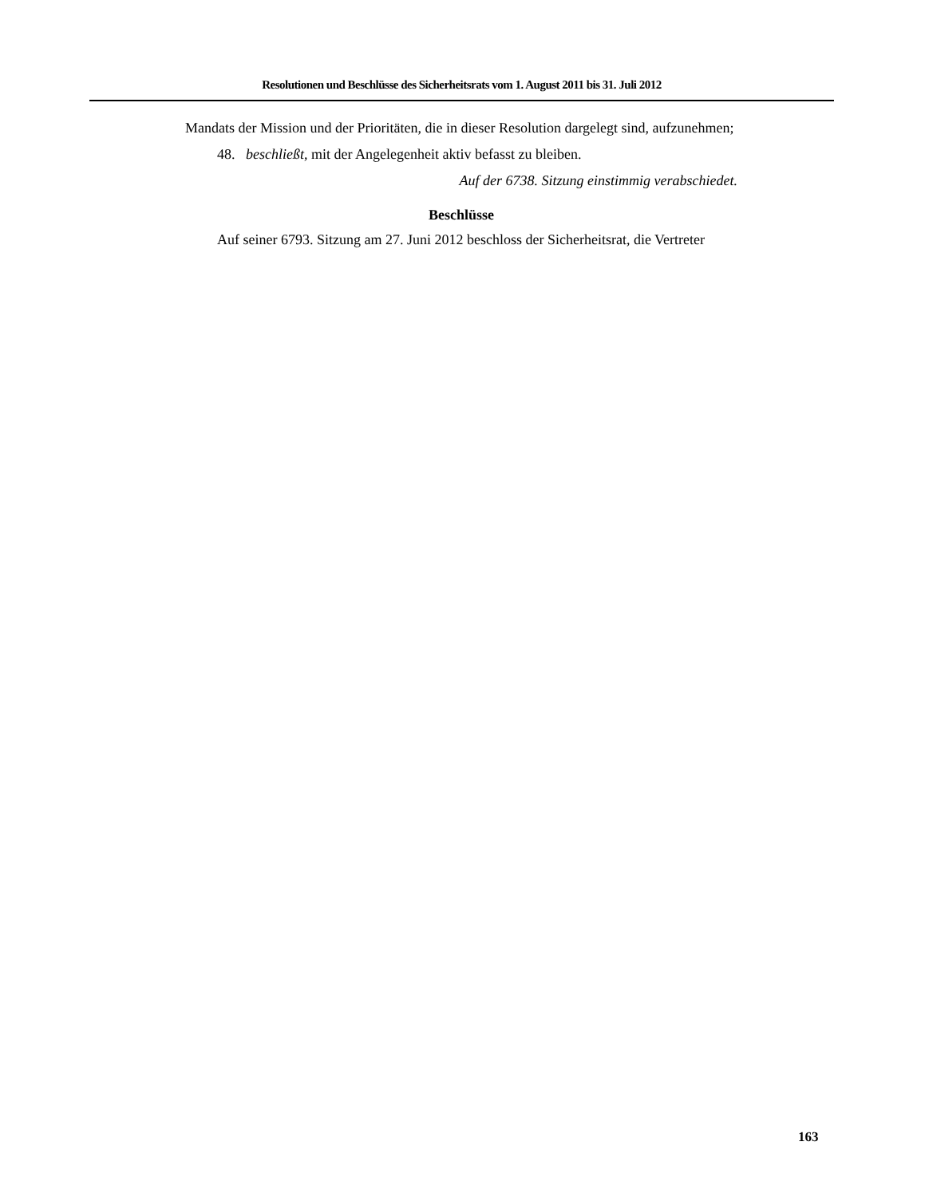Resolutionen und Beschlüsse des Sicherheitsrats vom 1. August 2011 bis 31. Juli 2012
Mandats der Mission und der Prioritäten, die in dieser Resolution dargelegt sind, aufzunehmen;
48. beschließt, mit der Angelegenheit aktiv befasst zu bleiben.
Auf der 6738. Sitzung einstimmig verabschiedet.
Beschlüsse
Auf seiner 6793. Sitzung am 27. Juni 2012 beschloss der Sicherheitsrat, die Vertreter
163